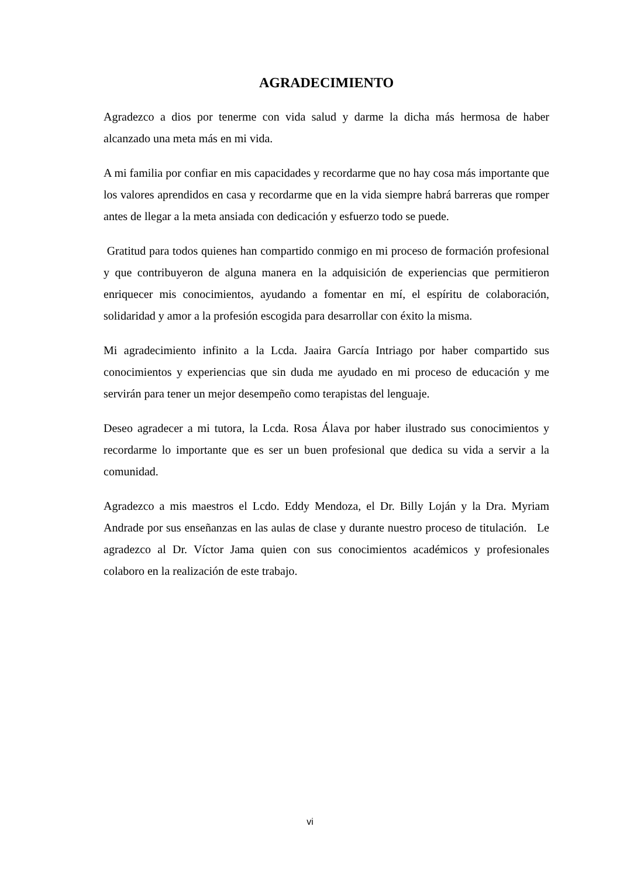AGRADECIMIENTO
Agradezco a dios por tenerme con vida salud y darme la dicha más hermosa de haber alcanzado una meta más en mi vida.
A mi familia por confiar en mis capacidades y recordarme que no hay cosa más importante que los valores aprendidos en casa y recordarme que en la vida siempre habrá barreras que romper antes de llegar a la meta ansiada con dedicación y esfuerzo todo se puede.
Gratitud para todos quienes han compartido conmigo en mi proceso de formación profesional y que contribuyeron de alguna manera en la adquisición de experiencias que permitieron enriquecer mis conocimientos, ayudando a fomentar en mí, el espíritu de colaboración, solidaridad y amor a la profesión escogida para desarrollar con éxito la misma.
Mi agradecimiento infinito a la Lcda. Jaaira García Intriago por haber compartido sus conocimientos y experiencias que sin duda me ayudado en mi proceso de educación y me servirán para tener un mejor desempeño como terapistas del lenguaje.
Deseo agradecer a mi tutora, la Lcda. Rosa Álava por haber ilustrado sus conocimientos y recordarme lo importante que es ser un buen profesional que dedica su vida a servir a la comunidad.
Agradezco a mis maestros el Lcdo. Eddy Mendoza, el Dr. Billy Loján y la Dra. Myriam Andrade por sus enseñanzas en las aulas de clase y durante nuestro proceso de titulación. Le agradezco al Dr. Víctor Jama quien con sus conocimientos académicos y profesionales colaboro en la realización de este trabajo.
vi